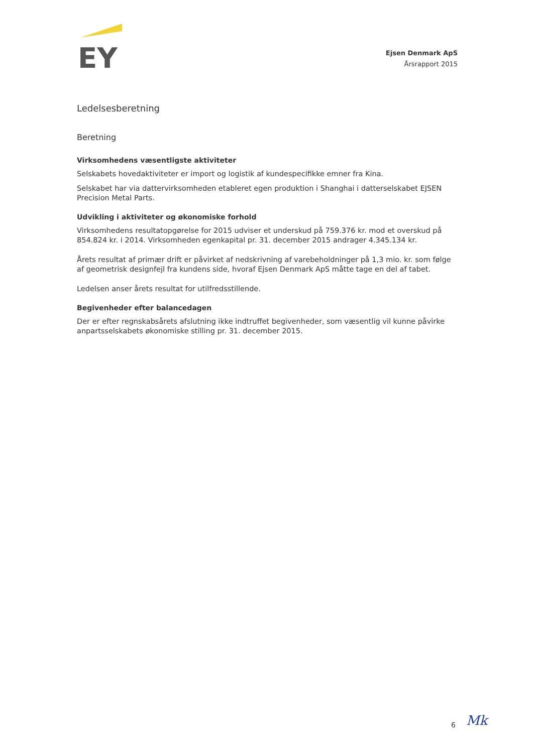EY
Ejsen Denmark ApS
Årsrapport 2015
Ledelsesberetning
Beretning
Virksomhedens væsentligste aktiviteter
Selskabets hovedaktiviteter er import og logistik af kundespecifikke emner fra Kina.
Selskabet har via dattervirksomheden etableret egen produktion i Shanghai i datterselskabet EJSEN Precision Metal Parts.
Udvikling i aktiviteter og økonomiske forhold
Virksomhedens resultatopgørelse for 2015 udviser et underskud på 759.376 kr. mod et overskud på 854.824 kr. i 2014. Virksomheden egenkapital pr. 31. december 2015 andrager 4.345.134 kr.
Årets resultat af primær drift er påvirket af nedskrivning af varebeholdninger på 1,3 mio. kr. som følge af geometrisk designfejl fra kundens side, hvoraf Ejsen Denmark ApS måtte tage en del af tabet.
Ledelsen anser årets resultat for utilfredsstillende.
Begivenheder efter balancedagen
Der er efter regnskabsårets afslutning ikke indtruffet begivenheder, som væsentlig vil kunne påvirke anpartsselskabets økonomiske stilling pr. 31. december 2015.
6 Mk